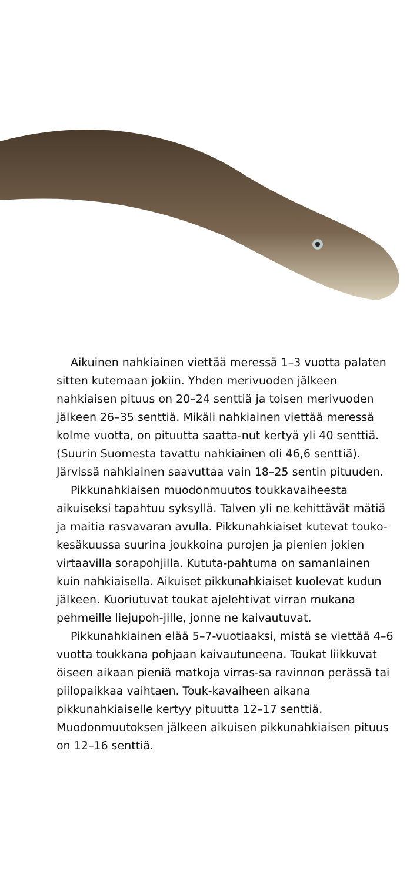Aikuinen nahkiainen viettää meressä 1–3 vuotta palaten sitten kutemaan jokiin. Yhden merivuoden jälkeen nahkiaisen pituus on 20–24 senttiä ja toisen merivuoden jälkeen 26–35 senttiä. Mikäli nahkiainen viettää meressä kolme vuotta, on pituutta saatta-nut kertyä yli 40 senttiä. (Suurin Suomesta tavattu nahkiainen oli 46,6 senttiä). Järvissä nahkiainen saavuttaa vain 18–25 sentin pituuden.
Pikkunahkiaisen muodonmuutos toukkavaiheesta aikuiseksi tapahtuu syksyllä. Talven yli ne kehittävät mätiä ja maitia rasvavaran avulla. Pikkunahkiaiset kutevat touko-kesäkuussa suurina joukkoina purojen ja pienien jokien virtaavilla sorapohjilla. Kututa-pahtuma on samanlainen kuin nahkiaisella. Aikuiset pikkunahkiaiset kuolevat kudun jälkeen. Kuoriutuvat toukat ajelehtivat virran mukana pehmeille liejupoh-jille, jonne ne kaivautuvat.
Pikkunahkiainen elää 5–7-vuotiaaksi, mistä se viettää 4–6 vuotta toukkana pohjaan kaivautuneena. Toukat liikkuvat öiseen aikaan pieniä matkoja virras-sa ravinnon perässä tai piilopaikkaa vaihtaen. Touk-kavaiheen aikana pikkunahkiaiselle kertyy pituutta 12–17 senttiä. Muodonmuutoksen jälkeen aikuisen pikkunahkiaisen pituus on 12–16 senttiä.